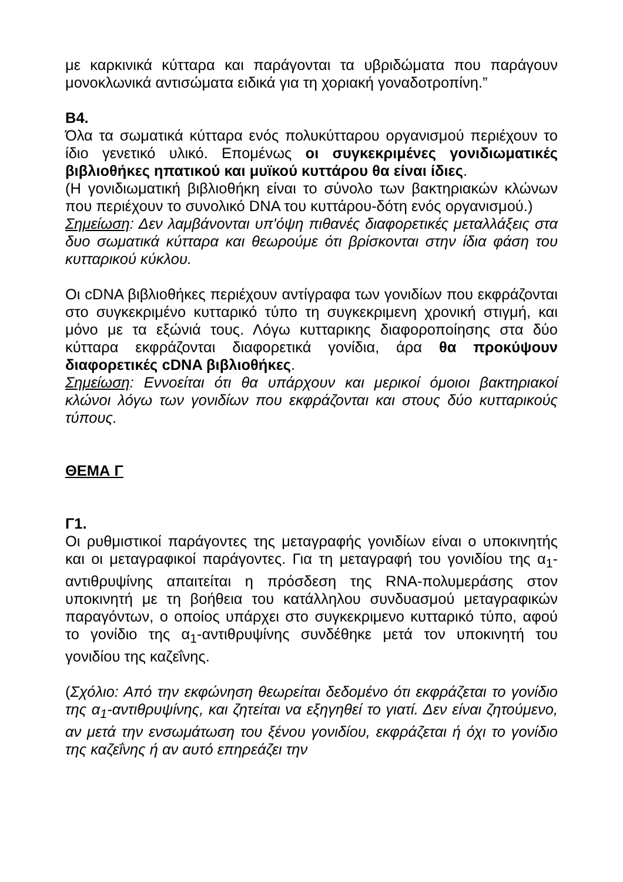με καρκινικά κύτταρα και παράγονται τα υβριδώματα που παράγουν μονοκλωνικά αντισώματα ειδικά για τη χοριακή γοναδοτροπίνη.”
Β4.
Όλα τα σωματικά κύτταρα ενός πολυκύτταρου οργανισμού περιέχουν το ίδιο γενετικό υλικό. Επομένως οι συγκεκριμένες γονιδιωματικές βιβλιοθήκες ηπατικού και μυϊκού κυττάρου θα είναι ίδιες.
(Η γονιδιωματική βιβλιοθήκη είναι το σύνολο των βακτηριακών κλώνων που περιέχουν το συνολικό DNA του κυττάρου-δότη ενός οργανισμού.)
Σημείωση: Δεν λαμβάνονται υπ'όψη πιθανές διαφορετικές μεταλλάξεις στα δυο σωματικά κύτταρα και θεωρούμε ότι βρίσκονται στην ίδια φάση του κυτταρικού κύκλου.
Οι cDNA βιβλιοθήκες περιέχουν αντίγραφα των γονιδίων που εκφράζονται στο συγκεκριμένο κυτταρικό τύπο τη συγκεκριμενη χρονική στιγμή, και μόνο με τα εξώνιά τους. Λόγω κυτταρικης διαφοροποίησης στα δύο κύτταρα εκφράζονται διαφορετικά γονίδια, άρα θα προκύψουν διαφορετικές cDNA βιβλιοθήκες.
Σημείωση: Εννοείται ότι θα υπάρχουν και μερικοί όμοιοι βακτηριακοί κλώνοι λόγω των γονιδίων που εκφράζονται και στους δύο κυτταρικούς τύπους.
ΘΕΜΑ Γ
Γ1.
Οι ρυθμιστικοί παράγοντες της μεταγραφής γονιδίων είναι ο υποκινητής και οι μεταγραφικοί παράγοντες. Για τη μεταγραφή του γονιδίου της α<sub>1</sub>-αντιθρυψίνης απαιτείται η πρόσδεση της RNA-πολυμεράσης στον υποκινητή με τη βοήθεια του κατάλληλου συνδυασμού μεταγραφικών παραγόντων, ο οποίος υπάρχει στο συγκεκριμενο κυτταρικό τύπο, αφού το γονίδιο της α<sub>1</sub>-αντιθρυψίνης συνδέθηκε μετά τον υποκινητή του γονιδίου της καζεΐνης.
(Σχόλιο: Από την εκφώνηση θεωρείται δεδομένο ότι εκφράζεται το γονίδιο της α<sub>1</sub>-αντιθρυψίνης, και ζητείται να εξηγηθεί το γιατί. Δεν είναι ζητούμενο, αν μετά την ενσωμάτωση του ξένου γονιδίου, εκφράζεται ή όχι το γονίδιο της καζεΐνης ή αν αυτό επηρεάζει την